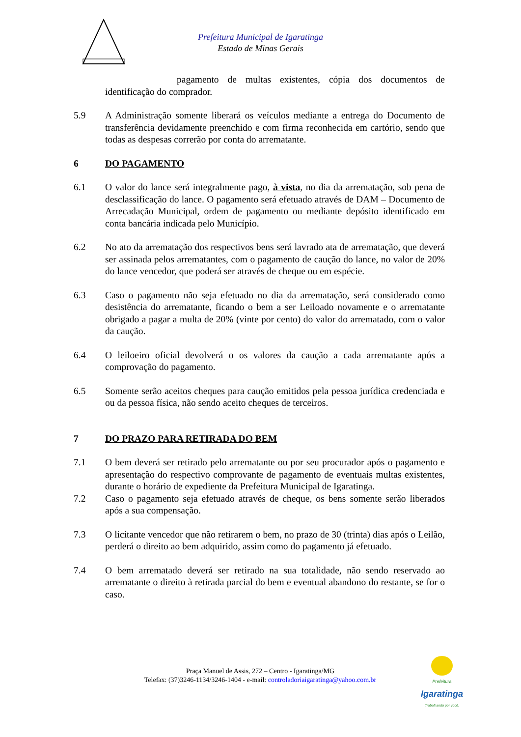Prefeitura Municipal de Igaratinga
Estado de Minas Gerais
pagamento de multas existentes, cópia dos documentos de identificação do comprador.
5.9 A Administração somente liberará os veículos mediante a entrega do Documento de transferência devidamente preenchido e com firma reconhecida em cartório, sendo que todas as despesas correrão por conta do arrematante.
6 DO PAGAMENTO
6.1 O valor do lance será integralmente pago, à vista, no dia da arrematação, sob pena de desclassificação do lance. O pagamento será efetuado através de DAM – Documento de Arrecadação Municipal, ordem de pagamento ou mediante depósito identificado em conta bancária indicada pelo Município.
6.2 No ato da arrematação dos respectivos bens será lavrado ata de arrematação, que deverá ser assinada pelos arrematantes, com o pagamento de caução do lance, no valor de 20% do lance vencedor, que poderá ser através de cheque ou em espécie.
6.3 Caso o pagamento não seja efetuado no dia da arrematação, será considerado como desistência do arrematante, ficando o bem a ser Leiloado novamente e o arrematante obrigado a pagar a multa de 20% (vinte por cento) do valor do arrematado, com o valor da caução.
6.4 O leiloeiro oficial devolverá o os valores da caução a cada arrematante após a comprovação do pagamento.
6.5 Somente serão aceitos cheques para caução emitidos pela pessoa jurídica credenciada e ou da pessoa física, não sendo aceito cheques de terceiros.
7 DO PRAZO PARA RETIRADA DO BEM
7.1 O bem deverá ser retirado pelo arrematante ou por seu procurador após o pagamento e apresentação do respectivo comprovante de pagamento de eventuais multas existentes, durante o horário de expediente da Prefeitura Municipal de Igaratinga.
7.2 Caso o pagamento seja efetuado através de cheque, os bens somente serão liberados após a sua compensação.
7.3 O licitante vencedor que não retirarem o bem, no prazo de 30 (trinta) dias após o Leilão, perderá o direito ao bem adquirido, assim como do pagamento já efetuado.
7.4 O bem arrematado deverá ser retirado na sua totalidade, não sendo reservado ao arrematante o direito à retirada parcial do bem e eventual abandono do restante, se for o caso.
Praça Manuel de Assis, 272 – Centro - Igaratinga/MG
Telefax: (37)3246-1134/3246-1404 - e-mail: controladoriaigaratinga@yahoo.com.br
Prefeitura
Igaratinga
Trabalhando por você.